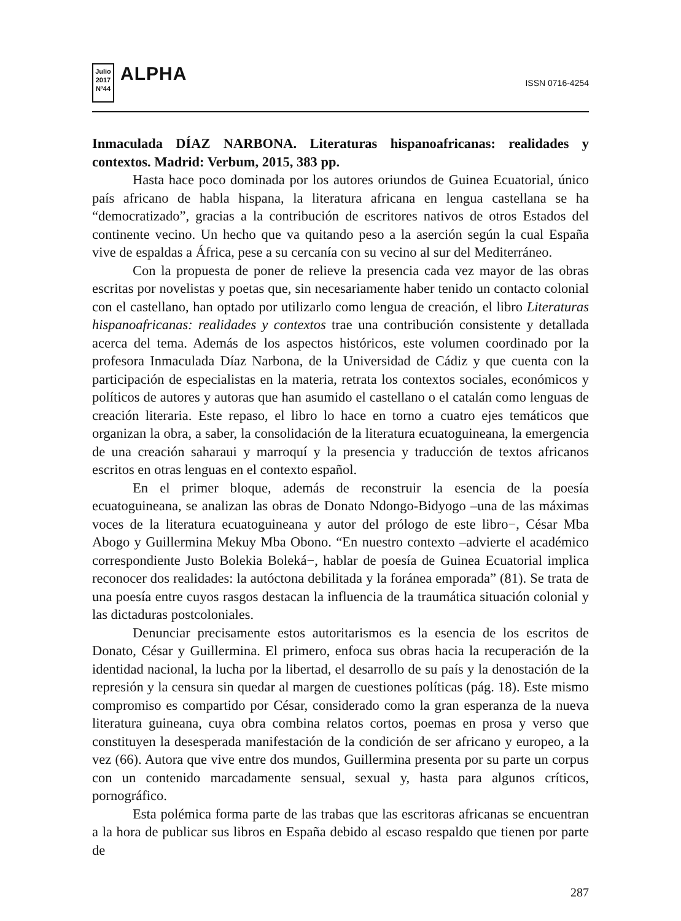Julio 2017
Nº44
ALPHA
ISSN 0716-4254
Inmaculada DÍAZ NARBONA. Literaturas hispanoafricanas: realidades y contextos. Madrid: Verbum, 2015, 383 pp.
Hasta hace poco dominada por los autores oriundos de Guinea Ecuatorial, único país africano de habla hispana, la literatura africana en lengua castellana se ha “democratizado”, gracias a la contribución de escritores nativos de otros Estados del continente vecino. Un hecho que va quitando peso a la aserción según la cual España vive de espaldas a África, pese a su cercanía con su vecino al sur del Mediterráneo.
Con la propuesta de poner de relieve la presencia cada vez mayor de las obras escritas por novelistas y poetas que, sin necesariamente haber tenido un contacto colonial con el castellano, han optado por utilizarlo como lengua de creación, el libro Literaturas hispanoafricanas: realidades y contextos trae una contribución consistente y detallada acerca del tema. Además de los aspectos históricos, este volumen coordinado por la profesora Inmaculada Díaz Narbona, de la Universidad de Cádiz y que cuenta con la participación de especialistas en la materia, retrata los contextos sociales, económicos y políticos de autores y autoras que han asumido el castellano o el catalán como lenguas de creación literaria. Este repaso, el libro lo hace en torno a cuatro ejes temáticos que organizan la obra, a saber, la consolidación de la literatura ecuatoguineana, la emergencia de una creación saharaui y marroquí y la presencia y traducción de textos africanos escritos en otras lenguas en el contexto español.
En el primer bloque, además de reconstruir la esencia de la poesía ecuatoguineana, se analizan las obras de Donato Ndongo-Bidyogo –una de las máximas voces de la literatura ecuatoguineana y autor del prólogo de este libro−, César Mba Abogo y Guillermina Mekuy Mba Obono. “En nuestro contexto –advierte el académico correspondiente Justo Bolekia Boleká−, hablar de poesía de Guinea Ecuatorial implica reconocer dos realidades: la autóctona debilitada y la foránea emporada” (81). Se trata de una poesía entre cuyos rasgos destacan la influencia de la traumática situación colonial y las dictaduras postcoloniales.
Denunciar precisamente estos autoritarismos es la esencia de los escritos de Donato, César y Guillermina. El primero, enfoca sus obras hacia la recuperación de la identidad nacional, la lucha por la libertad, el desarrollo de su país y la denostación de la represión y la censura sin quedar al margen de cuestiones políticas (pág. 18). Este mismo compromiso es compartido por César, considerado como la gran esperanza de la nueva literatura guineana, cuya obra combina relatos cortos, poemas en prosa y verso que constituyen la desesperada manifestación de la condición de ser africano y europeo, a la vez (66). Autora que vive entre dos mundos, Guillermina presenta por su parte un corpus con un contenido marcadamente sensual, sexual y, hasta para algunos críticos, pornográfico.
Esta polémica forma parte de las trabas que las escritoras africanas se encuentran a la hora de publicar sus libros en España debido al escaso respaldo que tienen por parte de
287